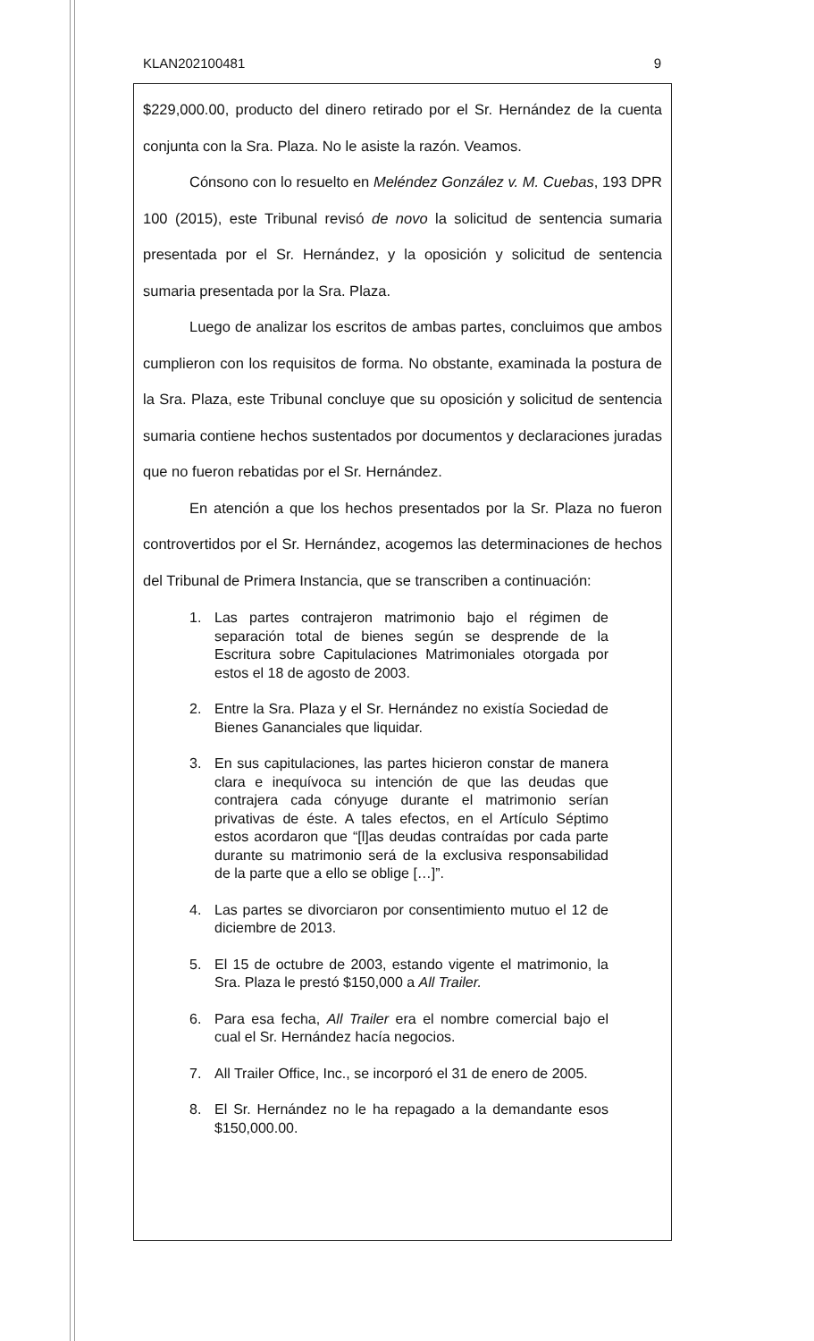KLAN202100481 9
$229,000.00, producto del dinero retirado por el Sr. Hernández de la cuenta conjunta con la Sra. Plaza. No le asiste la razón. Veamos.
Cónsono con lo resuelto en Meléndez González v. M. Cuebas, 193 DPR 100 (2015), este Tribunal revisó de novo la solicitud de sentencia sumaria presentada por el Sr. Hernández, y la oposición y solicitud de sentencia sumaria presentada por la Sra. Plaza.
Luego de analizar los escritos de ambas partes, concluimos que ambos cumplieron con los requisitos de forma. No obstante, examinada la postura de la Sra. Plaza, este Tribunal concluye que su oposición y solicitud de sentencia sumaria contiene hechos sustentados por documentos y declaraciones juradas que no fueron rebatidas por el Sr. Hernández.
En atención a que los hechos presentados por la Sr. Plaza no fueron controvertidos por el Sr. Hernández, acogemos las determinaciones de hechos del Tribunal de Primera Instancia, que se transcriben a continuación:
1. Las partes contrajeron matrimonio bajo el régimen de separación total de bienes según se desprende de la Escritura sobre Capitulaciones Matrimoniales otorgada por estos el 18 de agosto de 2003.
2. Entre la Sra. Plaza y el Sr. Hernández no existía Sociedad de Bienes Gananciales que liquidar.
3. En sus capitulaciones, las partes hicieron constar de manera clara e inequívoca su intención de que las deudas que contrajera cada cónyuge durante el matrimonio serían privativas de éste. A tales efectos, en el Artículo Séptimo estos acordaron que “[l]as deudas contraídas por cada parte durante su matrimonio será de la exclusiva responsabilidad de la parte que a ello se oblige […]”.
4. Las partes se divorciaron por consentimiento mutuo el 12 de diciembre de 2013.
5. El 15 de octubre de 2003, estando vigente el matrimonio, la Sra. Plaza le prestó $150,000 a All Trailer.
6. Para esa fecha, All Trailer era el nombre comercial bajo el cual el Sr. Hernández hacía negocios.
7. All Trailer Office, Inc., se incorporó el 31 de enero de 2005.
8. El Sr. Hernández no le ha repagado a la demandante esos $150,000.00.